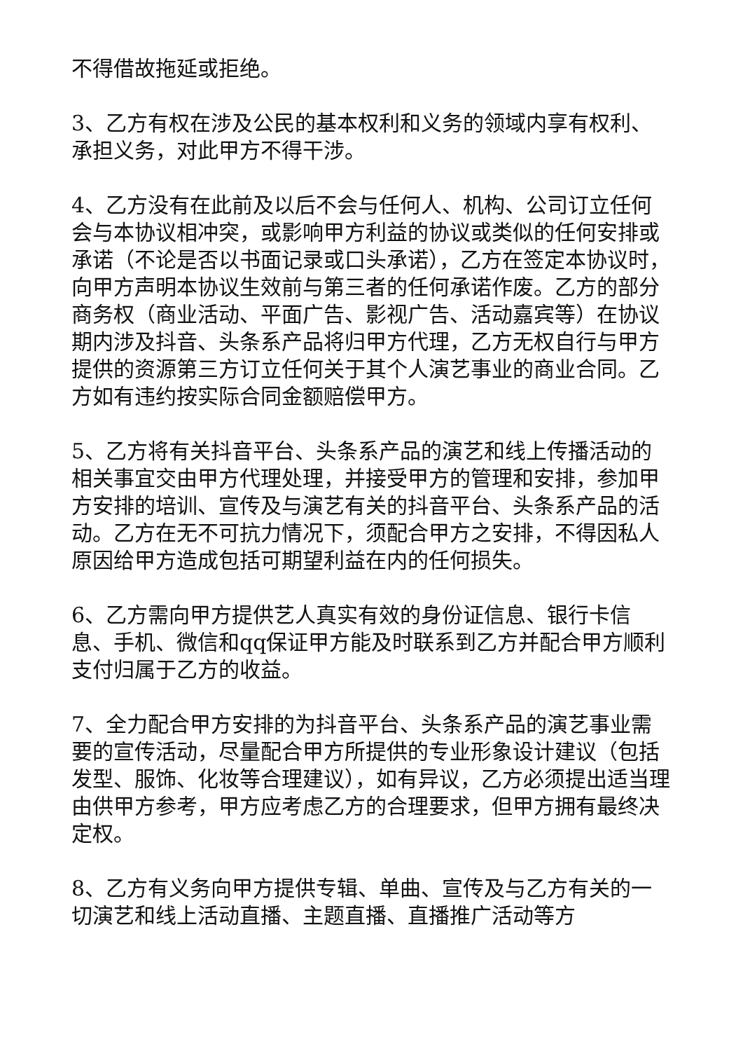不得借故拖延或拒绝。
3、乙方有权在涉及公民的基本权利和义务的领域内享有权利、承担义务，对此甲方不得干涉。
4、乙方没有在此前及以后不会与任何人、机构、公司订立任何会与本协议相冲突，或影响甲方利益的协议或类似的任何安排或承诺（不论是否以书面记录或口头承诺），乙方在签定本协议时，向甲方声明本协议生效前与第三者的任何承诺作废。乙方的部分商务权（商业活动、平面广告、影视广告、活动嘉宾等）在协议期内涉及抖音、头条系产品将归甲方代理，乙方无权自行与甲方提供的资源第三方订立任何关于其个人演艺事业的商业合同。乙方如有违约按实际合同金额赔偿甲方。
5、乙方将有关抖音平台、头条系产品的演艺和线上传播活动的相关事宜交由甲方代理处理，并接受甲方的管理和安排，参加甲方安排的培训、宣传及与演艺有关的抖音平台、头条系产品的活动。乙方在无不可抗力情况下，须配合甲方之安排，不得因私人原因给甲方造成包括可期望利益在内的任何损失。
6、乙方需向甲方提供艺人真实有效的身份证信息、银行卡信息、手机、微信和qq保证甲方能及时联系到乙方并配合甲方顺利支付归属于乙方的收益。
7、全力配合甲方安排的为抖音平台、头条系产品的演艺事业需要的宣传活动，尽量配合甲方所提供的专业形象设计建议（包括发型、服饰、化妆等合理建议），如有异议，乙方必须提出适当理由供甲方参考，甲方应考虑乙方的合理要求，但甲方拥有最终决定权。
8、乙方有义务向甲方提供专辑、单曲、宣传及与乙方有关的一切演艺和线上活动直播、主题直播、直播推广活动等方